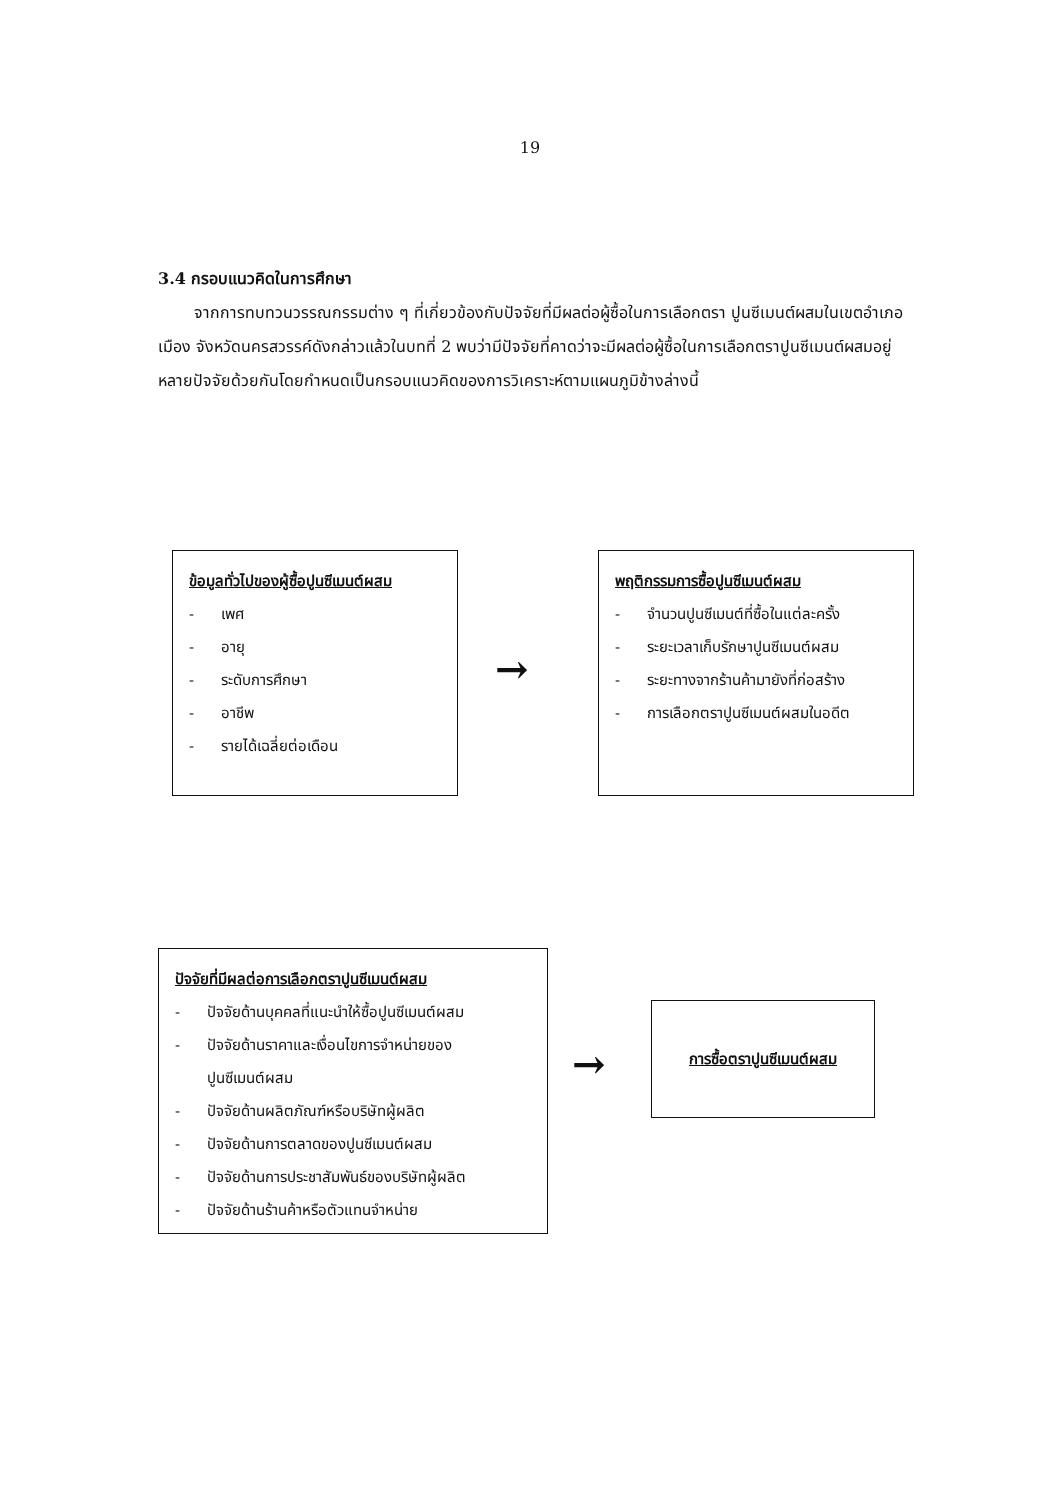19
3.4 กรอบแนวคิดในการศึกษา
จากการทบทวนวรรณกรรมต่าง ๆ ที่เกี่ยวข้องกับปัจจัยที่มีผลต่อผู้ซื้อในการเลือกตรา ปูนซีเมนต์ผสมในเขตอำเภอเมือง จังหวัดนครสวรรค์ดังกล่าวแล้วในบทที่ 2 พบว่ามีปัจจัยที่คาดว่าจะมีผลต่อผู้ซื้อในการเลือกตราปูนซีเมนต์ผสมอยู่หลายปัจจัยด้วยกันโดยกำหนดเป็นกรอบแนวคิดของการวิเคราะห์ตามแผนภูมิข้างล่างนี้
ข้อมูลทั่วไปของผู้ซื้อปูนซีเมนต์ผสม
- เพศ
- อายุ
- ระดับการศึกษา
- อาชีพ
- รายได้เฉลี่ยต่อเดือน
→
พฤติกรรมการซื้อปูนซีเมนต์ผสม
- จำนวนปูนซีเมนต์ที่ซื้อในแต่ละครั้ง
- ระยะเวลาเก็บรักษาปูนซีเมนต์ผสม
- ระยะทางจากร้านค้ามายังที่ก่อสร้าง
- การเลือกตราปูนซีเมนต์ผสมในอดีต
ปัจจัยที่มีผลต่อการเลือกตราปูนซีเมนต์ผสม
- ปัจจัยด้านบุคคลที่แนะนำให้ซื้อปูนซีเมนต์ผสม
- ปัจจัยด้านราคาและเงื่อนไขการจำหน่ายของ
ปูนซีเมนต์ผสม
- ปัจจัยด้านผลิตภัณฑ์หรือบริษัทผู้ผลิต
- ปัจจัยด้านการตลาดของปูนซีเมนต์ผสม
- ปัจจัยด้านการประชาสัมพันธ์ของบริษัทผู้ผลิต
- ปัจจัยด้านร้านค้าหรือตัวแทนจำหน่าย
→
การซื้อตราปูนซีเมนต์ผสม